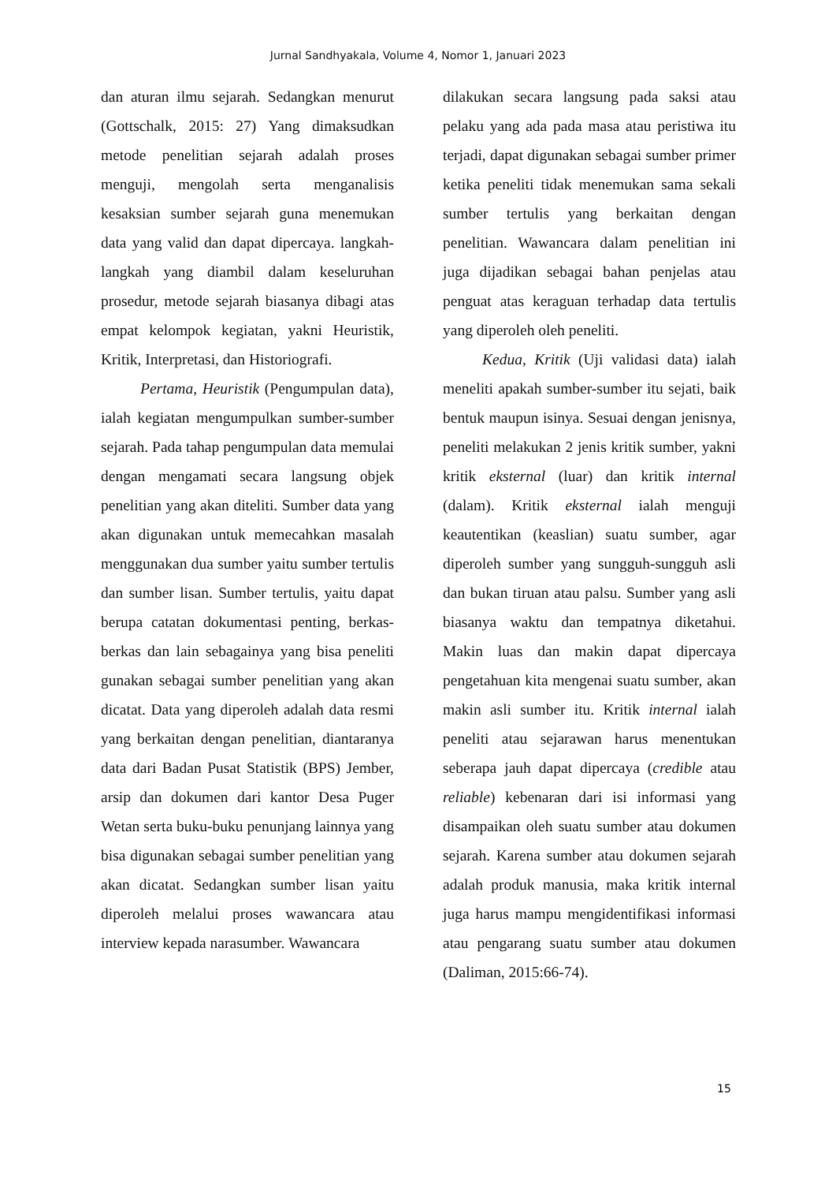Jurnal Sandhyakala, Volume 4, Nomor 1, Januari 2023
dan aturan ilmu sejarah. Sedangkan menurut (Gottschalk, 2015: 27) Yang dimaksudkan metode penelitian sejarah adalah proses menguji, mengolah serta menganalisis kesaksian sumber sejarah guna menemukan data yang valid dan dapat dipercaya. langkah-langkah yang diambil dalam keseluruhan prosedur, metode sejarah biasanya dibagi atas empat kelompok kegiatan, yakni Heuristik, Kritik, Interpretasi, dan Historiografi.
Pertama, Heuristik (Pengumpulan data), ialah kegiatan mengumpulkan sumber-sumber sejarah. Pada tahap pengumpulan data memulai dengan mengamati secara langsung objek penelitian yang akan diteliti. Sumber data yang akan digunakan untuk memecahkan masalah menggunakan dua sumber yaitu sumber tertulis dan sumber lisan. Sumber tertulis, yaitu dapat berupa catatan dokumentasi penting, berkas-berkas dan lain sebagainya yang bisa peneliti gunakan sebagai sumber penelitian yang akan dicatat. Data yang diperoleh adalah data resmi yang berkaitan dengan penelitian, diantaranya data dari Badan Pusat Statistik (BPS) Jember, arsip dan dokumen dari kantor Desa Puger Wetan serta buku-buku penunjang lainnya yang bisa digunakan sebagai sumber penelitian yang akan dicatat. Sedangkan sumber lisan yaitu diperoleh melalui proses wawancara atau interview kepada narasumber. Wawancara
dilakukan secara langsung pada saksi atau pelaku yang ada pada masa atau peristiwa itu terjadi, dapat digunakan sebagai sumber primer ketika peneliti tidak menemukan sama sekali sumber tertulis yang berkaitan dengan penelitian. Wawancara dalam penelitian ini juga dijadikan sebagai bahan penjelas atau penguat atas keraguan terhadap data tertulis yang diperoleh oleh peneliti.
Kedua, Kritik (Uji validasi data) ialah meneliti apakah sumber-sumber itu sejati, baik bentuk maupun isinya. Sesuai dengan jenisnya, peneliti melakukan 2 jenis kritik sumber, yakni kritik eksternal (luar) dan kritik internal (dalam). Kritik eksternal ialah menguji keautentikan (keaslian) suatu sumber, agar diperoleh sumber yang sungguh-sungguh asli dan bukan tiruan atau palsu. Sumber yang asli biasanya waktu dan tempatnya diketahui. Makin luas dan makin dapat dipercaya pengetahuan kita mengenai suatu sumber, akan makin asli sumber itu. Kritik internal ialah peneliti atau sejarawan harus menentukan seberapa jauh dapat dipercaya (credible atau reliable) kebenaran dari isi informasi yang disampaikan oleh suatu sumber atau dokumen sejarah. Karena sumber atau dokumen sejarah adalah produk manusia, maka kritik internal juga harus mampu mengidentifikasi informasi atau pengarang suatu sumber atau dokumen (Daliman, 2015:66-74).
15